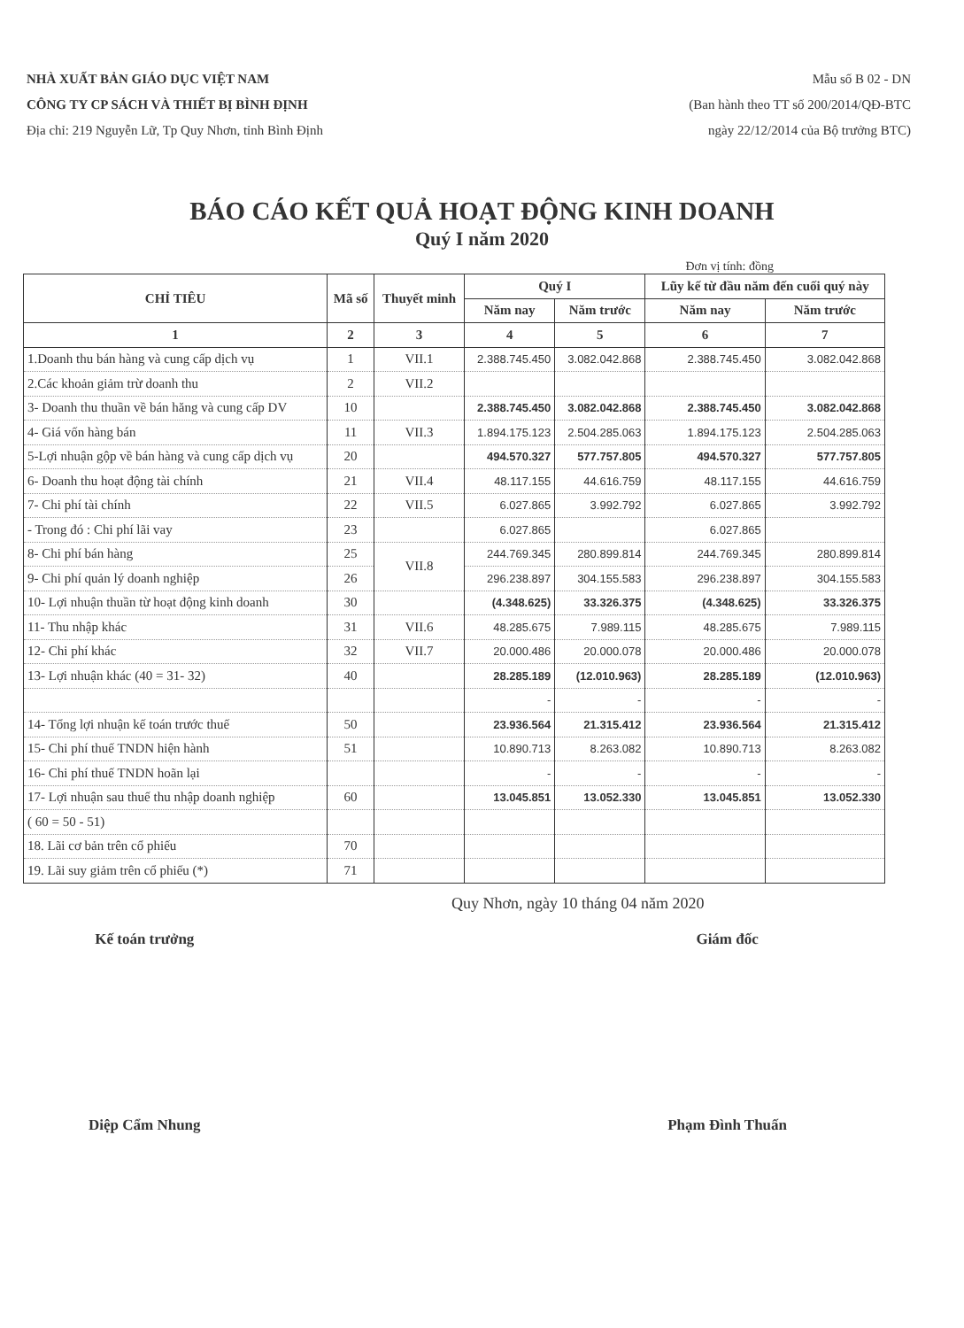NHÀ XUẤT BẢN GIÁO DỤC VIỆT NAM
CÔNG TY CP SÁCH VÀ THIẾT BỊ BÌNH ĐỊNH
Địa chỉ: 219 Nguyễn Lữ, Tp Quy Nhơn, tỉnh Bình Định
Mẫu số B 02 - DN
(Ban hành theo TT số 200/2014/QĐ-BTC
ngày 22/12/2014 của Bộ trưởng BTC)
BÁO CÁO KẾT QUẢ HOẠT ĐỘNG KINH DOANH
Quý I năm 2020
Đơn vị tính: đồng
| CHỈ TIÊU | Mã số | Thuyết minh | Quý I | | Lũy kế từ đầu năm đến cuối quý này | |
| --- | --- | --- | --- | --- | --- | --- |
| | | | Năm nay | Năm trước | Năm nay | Năm trước |
| 1 | 2 | 3 | 4 | 5 | 6 | 7 |
| 1.Doanh thu bán hàng và cung cấp dịch vụ | 1 | VII.1 | 2.388.745.450 | 3.082.042.868 | 2.388.745.450 | 3.082.042.868 |
| 2.Các khoản giảm trừ doanh thu | 2 | VII.2 | | | | |
| 3- Doanh thu thuần về bán hăng và cung cấp DV | 10 | | 2.388.745.450 | 3.082.042.868 | 2.388.745.450 | 3.082.042.868 |
| 4- Giá vốn hàng bán | 11 | VII.3 | 1.894.175.123 | 2.504.285.063 | 1.894.175.123 | 2.504.285.063 |
| 5-Lợi nhuận gộp về bán hàng và cung cấp dịch vụ | 20 | | 494.570.327 | 577.757.805 | 494.570.327 | 577.757.805 |
| 6- Doanh thu hoạt động tài chính | 21 | VII.4 | 48.117.155 | 44.616.759 | 48.117.155 | 44.616.759 |
| 7- Chi phí tài chính | 22 | VII.5 | 6.027.865 | 3.992.792 | 6.027.865 | 3.992.792 |
| - Trong đó : Chi phí lãi vay | 23 | | 6.027.865 | | 6.027.865 | |
| 8- Chi phí bán hàng | 25 | VII.8 | 244.769.345 | 280.899.814 | 244.769.345 | 280.899.814 |
| 9- Chi phí quản lý doanh nghiệp | 26 | | 296.238.897 | 304.155.583 | 296.238.897 | 304.155.583 |
| 10- Lợi nhuận thuần từ hoạt động kinh doanh | 30 | | (4.348.625) | 33.326.375 | (4.348.625) | 33.326.375 |
| 11- Thu nhập khác | 31 | VII.6 | 48.285.675 | 7.989.115 | 48.285.675 | 7.989.115 |
| 12- Chi phí khác | 32 | VII.7 | 20.000.486 | 20.000.078 | 20.000.486 | 20.000.078 |
| 13- Lợi nhuận khác (40 = 31- 32) | 40 | | 28.285.189 | (12.010.963) | 28.285.189 | (12.010.963) |
| | | | - | - | - | - |
| 14- Tổng lợi nhuận kế toán trước thuế | 50 | | 23.936.564 | 21.315.412 | 23.936.564 | 21.315.412 |
| 15- Chi phí thuế TNDN hiện hành | 51 | | 10.890.713 | 8.263.082 | 10.890.713 | 8.263.082 |
| 16- Chi phí thuế TNDN hoãn lại | | | - | - | - | - |
| 17- Lợi nhuận sau thuế thu nhập doanh nghiệp | 60 | | 13.045.851 | 13.052.330 | 13.045.851 | 13.052.330 |
| ( 60 = 50 - 51) | | | | | | |
| 18. Lãi cơ bản trên cổ phiếu | 70 | | | | | |
| 19. Lãi suy giảm trên cổ phiếu (*) | 71 | | | | | |
Quy Nhơn, ngày 10 tháng 04 năm 2020
Kế toán trưởng
Diệp Cẩm Nhung
Giám đốc
Phạm Đình Thuấn